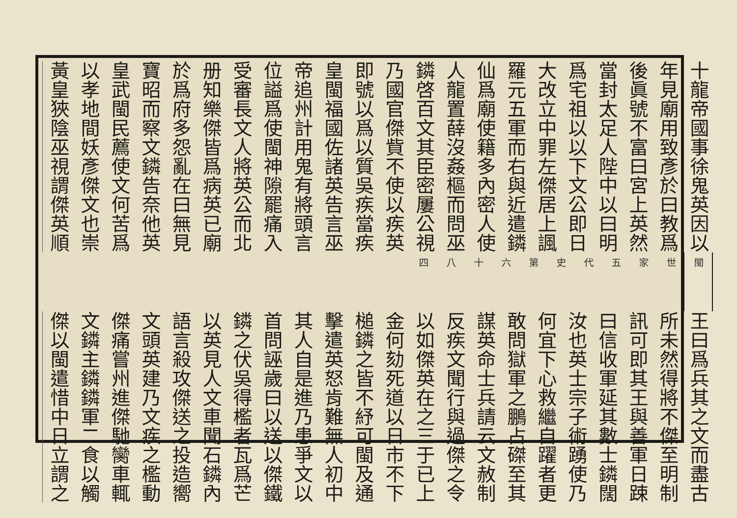十年後當爲大羅仙人鏻乃即皇帝位受册於寶皇以黃
龍見眞封宅改元爲龍啓國號閩追謚審知爲昭武孝皇
帝廟號太祖立五廟置百官以福州爲長樂府而閩地狹
國用不足以中軍使薛文傑爲國計使文傑多察民間陰
事致富人以罪而籍沒其貲以佐用閩人皆怨文薦妖巫
徐彥曰陛下左右多姦臣不質諸鬼神將爲亂鏻使彥視
鬼於宮中文傑與內樞密使吳英有隙英病在告文傑謂
英曰上以公居近密而屢以疾告將罷公英曰奈何文傑
因教英曰即上遣人問公疾當言頭痛而已無他苦也英
以爲然明日諷鏻使巫視英疾巫言入北廟見英爲崇順
閩世家
五代史第六十八
四
王所訊曰汝何敢謀反以金槌擊其首鏻以語文傑文傑
曰未可信也宜問英疾如何鏻遣人問之英言頭痛鏻以
爲然即收英下獄命文傑劾之英自誣伏見殺英嘗主閩
兵得其軍士心軍士聞英死皆怒是歲吳人攻建州鏻遣
其將王延宗救之兵行在道不肯進曰得文傑乃進鏻惜
之不與其子繼鵬請與之以紓難乃以檻車送文傑軍中
文傑善數術自占云過三日可無患送者聞之疾馳二日
而至軍士踴躍磔文傑于市閩人爭以瓦石投之臠食立
盡明日鏻使者至赦之已不及初文傑爲鏻造檻車以謂
古制踈闊乃更其制令上下通中以鐵芒內嚮動輒觸之